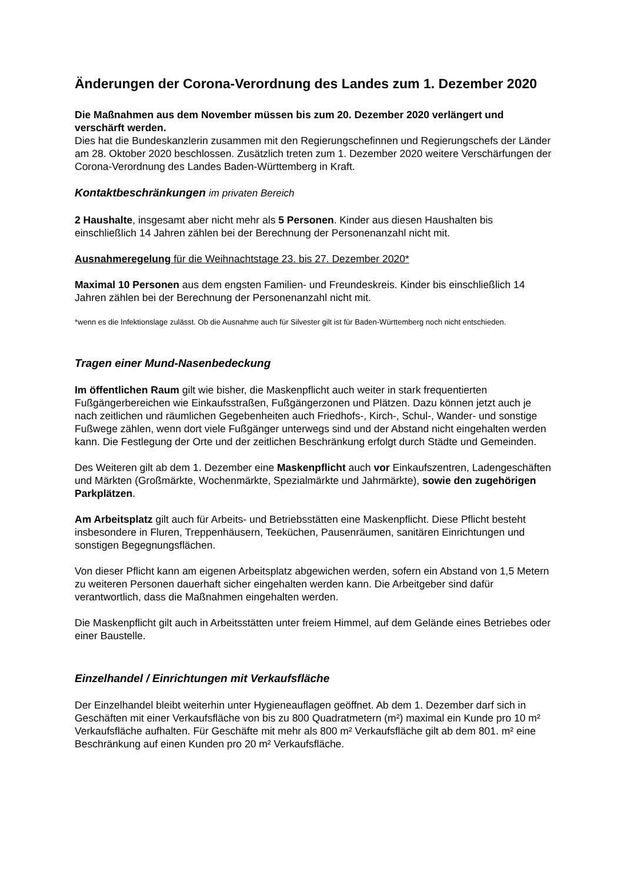Änderungen der Corona-Verordnung des Landes zum 1. Dezember 2020
Die Maßnahmen aus dem November müssen bis zum 20. Dezember 2020 verlängert und verschärft werden.
Dies hat die Bundeskanzlerin zusammen mit den Regierungschefinnen und Regierungschefs der Länder am 28. Oktober 2020 beschlossen. Zusätzlich treten zum 1. Dezember 2020 weitere Verschärfungen der Corona-Verordnung des Landes Baden-Württemberg in Kraft.
Kontaktbeschränkungen im privaten Bereich
2 Haushalte, insgesamt aber nicht mehr als 5 Personen. Kinder aus diesen Haushalten bis einschließlich 14 Jahren zählen bei der Berechnung der Personenanzahl nicht mit.
Ausnahmeregelung für die Weihnachtstage 23. bis 27. Dezember 2020*
Maximal 10 Personen aus dem engsten Familien- und Freundeskreis. Kinder bis einschließlich 14 Jahren zählen bei der Berechnung der Personenanzahl nicht mit.
*wenn es die Infektionslage zulässt. Ob die Ausnahme auch für Silvester gilt ist für Baden-Württemberg noch nicht entschieden.
Tragen einer Mund-Nasenbedeckung
Im öffentlichen Raum gilt wie bisher, die Maskenpflicht auch weiter in stark frequentierten Fußgängerbereichen wie Einkaufsstraßen, Fußgängerzonen und Plätzen. Dazu können jetzt auch je nach zeitlichen und räumlichen Gegebenheiten auch Friedhofs-, Kirch-, Schul-, Wander- und sonstige Fußwege zählen, wenn dort viele Fußgänger unterwegs sind und der Abstand nicht eingehalten werden kann. Die Festlegung der Orte und der zeitlichen Beschränkung erfolgt durch Städte und Gemeinden.
Des Weiteren gilt ab dem 1. Dezember eine Maskenpflicht auch vor Einkaufszentren, Ladengeschäften und Märkten (Großmärkte, Wochenmärkte, Spezialmärkte und Jahrmärkte), sowie den zugehörigen Parkplätzen.
Am Arbeitsplatz gilt auch für Arbeits- und Betriebsstätten eine Maskenpflicht. Diese Pflicht besteht insbesondere in Fluren, Treppenhäusern, Teeküchen, Pausenräumen, sanitären Einrichtungen und sonstigen Begegnungsflächen.
Von dieser Pflicht kann am eigenen Arbeitsplatz abgewichen werden, sofern ein Abstand von 1,5 Metern zu weiteren Personen dauerhaft sicher eingehalten werden kann. Die Arbeitgeber sind dafür verantwortlich, dass die Maßnahmen eingehalten werden.
Die Maskenpflicht gilt auch in Arbeitsstätten unter freiem Himmel, auf dem Gelände eines Betriebes oder einer Baustelle.
Einzelhandel / Einrichtungen mit Verkaufsfläche
Der Einzelhandel bleibt weiterhin unter Hygieneauflagen geöffnet. Ab dem 1. Dezember darf sich in Geschäften mit einer Verkaufsfläche von bis zu 800 Quadratmetern (m²) maximal ein Kunde pro 10 m² Verkaufsfläche aufhalten. Für Geschäfte mit mehr als 800 m² Verkaufsfläche gilt ab dem 801. m² eine Beschränkung auf einen Kunden pro 20 m² Verkaufsfläche.